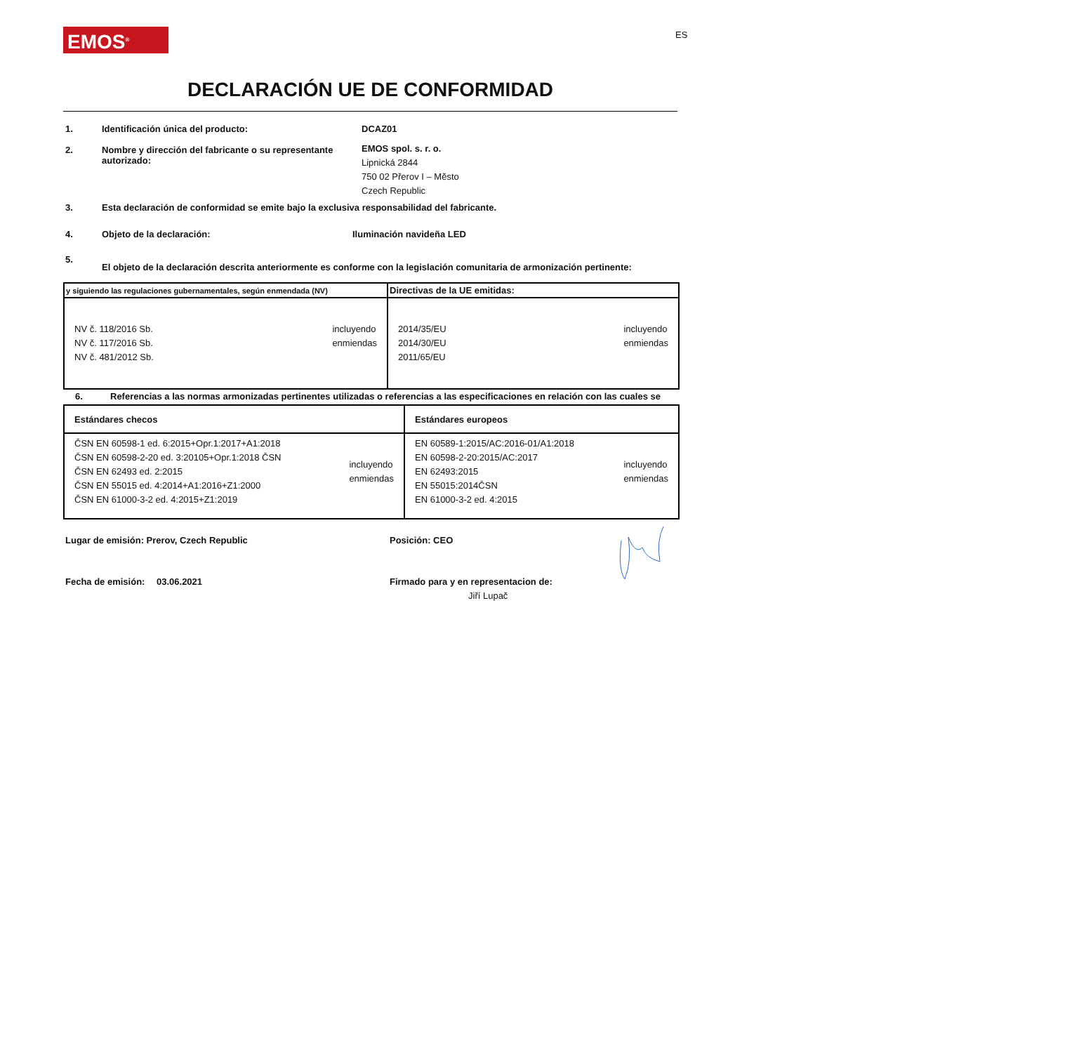EMOS<sup>®</sup> ES
DECLARACIÓN UE DE CONFORMIDAD
1. Identificación única del producto: DCAZ01
2. Nombre y dirección del fabricante o su representante autorizado:
EMOS spol. s. r. o.
Lipnická 2844
750 02 Přerov I – Město
Czech Republic
3. Esta declaración de conformidad se emite bajo la exclusiva responsabilidad del fabricante.
4. Objeto de la declaración: Iluminación navideña LED
5.
El objeto de la declaración descrita anteriormente es conforme con la legislación comunitaria de armonización pertinente:
| y siguiendo las regulaciones gubernamentales, según enmendada (NV) | Directivas de la UE emitidas: |
| NV č. 118/2016 Sb. NV č. 117/2016 Sb. NV č. 481/2012 Sb. incluyendo enmiendas | 2014/35/EU 2014/30/EU 2011/65/EU incluyendo enmiendas |
6. Referencias a las normas armonizadas pertinentes utilizadas o referencias a las especificaciones en relación con las cuales se
| Estándares checos | Estándares europeos |
| ČSN EN 60598-1 ed. 6:2015+Opr.1:2017+A1:2018 ČSN EN 60598-2-20 ed. 3:20105+Opr.1:2018 ČSN ČSN EN 62493 ed. 2:2015 ČSN EN 55015 ed. 4:2014+A1:2016+Z1:2000 ČSN EN 61000-3-2 ed. 4:2015+Z1:2019 incluyendo enmiendas | EN 60589-1:2015/AC:2016-01/A1:2018 EN 60598-2-20:2015/AC:2017 EN 62493:2015 EN 55015:2014ČSN EN 61000-3-2 ed. 4:2015 incluyendo enmiendas |
Lugar de emisión: Prerov, Czech Republic Posición: CEO
Fecha de emisión: 03.06.2021 Firmado para y en representacion de:
Jiří Lupač